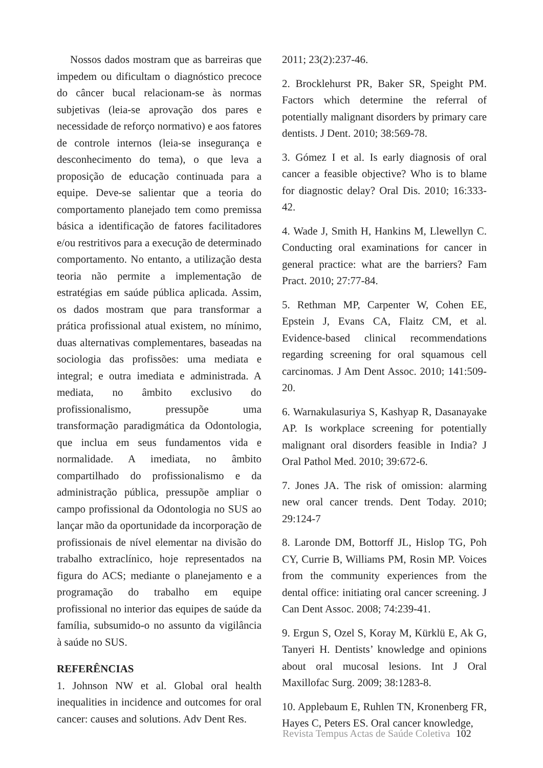Nossos dados mostram que as barreiras que impedem ou dificultam o diagnóstico precoce do câncer bucal relacionam-se às normas subjetivas (leia-se aprovação dos pares e necessidade de reforço normativo) e aos fatores de controle internos (leia-se insegurança e desconhecimento do tema), o que leva a proposição de educação continuada para a equipe. Deve-se salientar que a teoria do comportamento planejado tem como premissa básica a identificação de fatores facilitadores e/ou restritivos para a execução de determinado comportamento. No entanto, a utilização desta teoria não permite a implementação de estratégias em saúde pública aplicada. Assim, os dados mostram que para transformar a prática profissional atual existem, no mínimo, duas alternativas complementares, baseadas na sociologia das profissões: uma mediata e integral; e outra imediata e administrada. A mediata, no âmbito exclusivo do profissionalismo, pressupõe uma transformação paradigmática da Odontologia, que inclua em seus fundamentos vida e normalidade. A imediata, no âmbito compartilhado do profissionalismo e da administração pública, pressupõe ampliar o campo profissional da Odontologia no SUS ao lançar mão da oportunidade da incorporação de profissionais de nível elementar na divisão do trabalho extraclínico, hoje representados na figura do ACS; mediante o planejamento e a programação do trabalho em equipe profissional no interior das equipes de saúde da família, subsumido-o no assunto da vigilância à saúde no SUS.
REFERÊNCIAS
1. Johnson NW et al. Global oral health inequalities in incidence and outcomes for oral cancer: causes and solutions. Adv Dent Res.
2011; 23(2):237-46.
2. Brocklehurst PR, Baker SR, Speight PM. Factors which determine the referral of potentially malignant disorders by primary care dentists. J Dent. 2010; 38:569-78.
3. Gómez I et al. Is early diagnosis of oral cancer a feasible objective? Who is to blame for diagnostic delay? Oral Dis. 2010; 16:333-42.
4. Wade J, Smith H, Hankins M, Llewellyn C. Conducting oral examinations for cancer in general practice: what are the barriers? Fam Pract. 2010; 27:77-84.
5. Rethman MP, Carpenter W, Cohen EE, Epstein J, Evans CA, Flaitz CM, et al. Evidence-based clinical recommendations regarding screening for oral squamous cell carcinomas. J Am Dent Assoc. 2010; 141:509-20.
6. Warnakulasuriya S, Kashyap R, Dasanayake AP. Is workplace screening for potentially malignant oral disorders feasible in India? J Oral Pathol Med. 2010; 39:672-6.
7. Jones JA. The risk of omission: alarming new oral cancer trends. Dent Today. 2010; 29:124-7
8. Laronde DM, Bottorff JL, Hislop TG, Poh CY, Currie B, Williams PM, Rosin MP. Voices from the community experiences from the dental office: initiating oral cancer screening. J Can Dent Assoc. 2008; 74:239-41.
9. Ergun S, Ozel S, Koray M, Kürklü E, Ak G, Tanyeri H. Dentists’ knowledge and opinions about oral mucosal lesions. Int J Oral Maxillofac Surg. 2009; 38:1283-8.
10. Applebaum E, Ruhlen TN, Kronenberg FR, Hayes C, Peters ES. Oral cancer knowledge,
Revista Tempus Actas de Saúde Coletiva 102